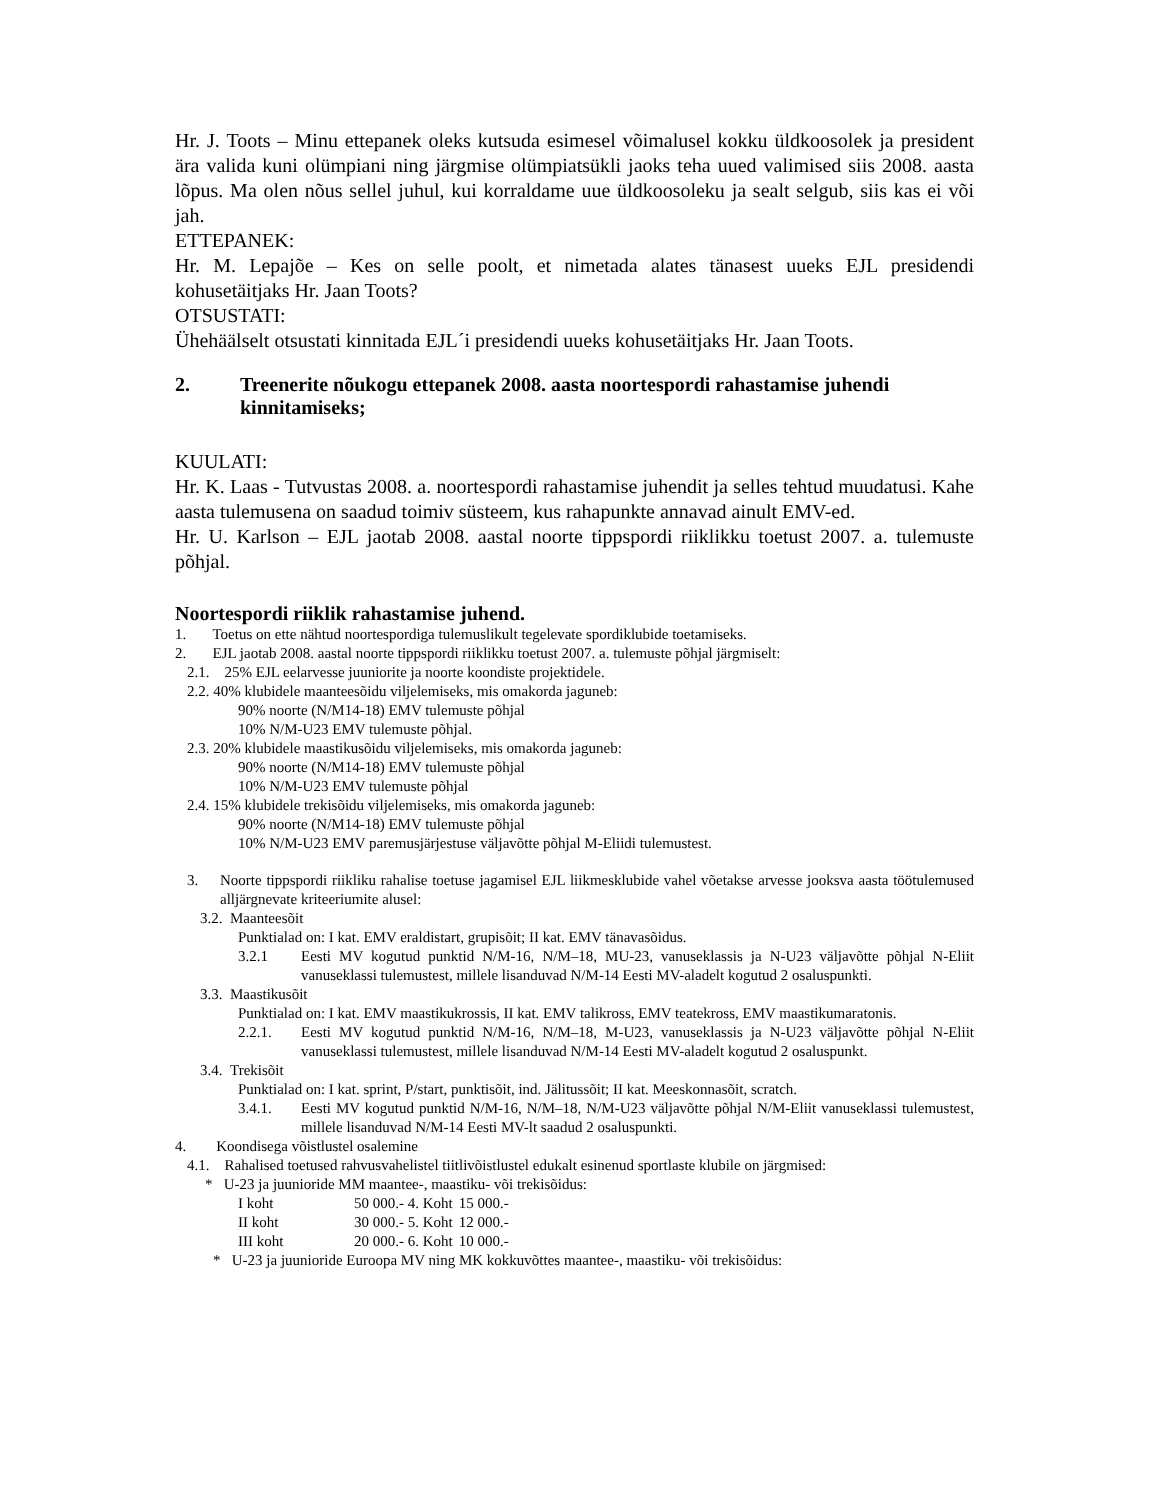Hr. J. Toots – Minu ettepanek oleks kutsuda esimesel võimalusel kokku üldkoosolek ja president ära valida kuni olümpiani ning järgmise olümpiatsükli jaoks teha uued valimised siis 2008. aasta lõpus. Ma olen nõus sellel juhul, kui korraldame uue üldkoosoleku ja sealt selgub, siis kas ei või jah.
ETTEPANEK:
Hr. M. Lepajõe – Kes on selle poolt, et nimetada alates tänasest uueks EJL presidendi kohusetäitjaks Hr. Jaan Toots?
OTSUSTATI:
Ühehäälselt otsustati kinnitada EJL´i presidendi uueks kohusetäitjaks Hr. Jaan Toots.
2. Treenerite nõukogu ettepanek 2008. aasta noortespordi rahastamise juhendi kinnitamiseks;
KUULATI:
Hr. K. Laas - Tutvustas 2008. a. noortespordi rahastamise juhendit ja selles tehtud muudatusi. Kahe aasta tulemusena on saadud toimiv süsteem, kus rahapunkte annavad ainult EMV-ed.
Hr. U. Karlson – EJL jaotab 2008. aastal noorte tippspordi riiklikku toetust 2007. a. tulemuste põhjal.
Noortespordi riiklik rahastamise juhend.
1. Toetus on ette nähtud noortespordiga tulemuslikult tegelevate spordiklubide toetamiseks.
2. EJL jaotab 2008. aastal noorte tippspordi riiklikku toetust 2007. a. tulemuste põhjal järgmiselt:
2.1. 25% EJL eelarvesse juuniorite ja noorte koondiste projektidele.
2.2. 40% klubidele maanteesõidu viljelemiseks, mis omakorda jaguneb:
90% noorte (N/M14-18) EMV tulemuste põhjal
10% N/M-U23 EMV tulemuste põhjal.
2.3. 20% klubidele maastikusõidu viljelemiseks, mis omakorda jaguneb:
90% noorte (N/M14-18) EMV tulemuste põhjal
10% N/M-U23 EMV tulemuste põhjal
2.4. 15% klubidele trekisõidu viljelemiseks, mis omakorda jaguneb:
90% noorte (N/M14-18) EMV tulemuste põhjal
10% N/M-U23 EMV paremusjärjestuse väljavõtte põhjal M-Eliidi tulemustest.
3. Noorte tippspordi riikliku rahalise toetuse jagamisel EJL liikmesklubide vahel võetakse arvesse jooksva aasta töötulemused alljärgnevate kriteeriumite alusel:
3.2. Maanteesõit
Punktialad on: I kat. EMV eraldistart, grupisõit; II kat. EMV tänavasõidus.
3.2.1 Eesti MV kogutud punktid N/M-16, N/M–18, MU-23, vanuseklassis ja N-U23 väljavõtte põhjal N-Eliit vanuseklassi tulemustest, millele lisanduvad N/M-14 Eesti MV-aladelt kogutud 2 osaluspunkti.
3.3. Maastikusõit
Punktialad on: I kat. EMV maastikukrossis, II kat. EMV talikross, EMV teatekross, EMV maastikumaratonis.
2.2.1. Eesti MV kogutud punktid N/M-16, N/M–18, M-U23, vanuseklassis ja N-U23 väljavõtte põhjal N-Eliit vanuseklassi tulemustest, millele lisanduvad N/M-14 Eesti MV-aladelt kogutud 2 osaluspunkt.
3.4. Trekisõit
Punktialad on: I kat. sprint, P/start, punktisõit, ind. Jälitussõit; II kat. Meeskonnasõit, scratch.
3.4.1. Eesti MV kogutud punktid N/M-16, N/M–18, N/M-U23 väljavõtte põhjal N/M-Eliit vanuseklassi tulemustest, millele lisanduvad N/M-14 Eesti MV-lt saadud 2 osaluspunkti.
4. Koondisega võistlustel osalemine
4.1. Rahalised toetused rahvusvahelistel tiitlivõistlustel edukalt esinenud sportlaste klubile on järgmised:
* U-23 ja juunioride MM maantee-, maastiku- või trekisõidus:
| I koht | 50 000.- 4. Koht | 15 000.- |
| II koht | 30 000.- 5. Koht | 12 000.- |
| III koht | 20 000.- 6. Koht | 10 000.- |
* U-23 ja juunioride Euroopa MV ning MK kokkuvõttes maantee-, maastiku- või trekisõidus: